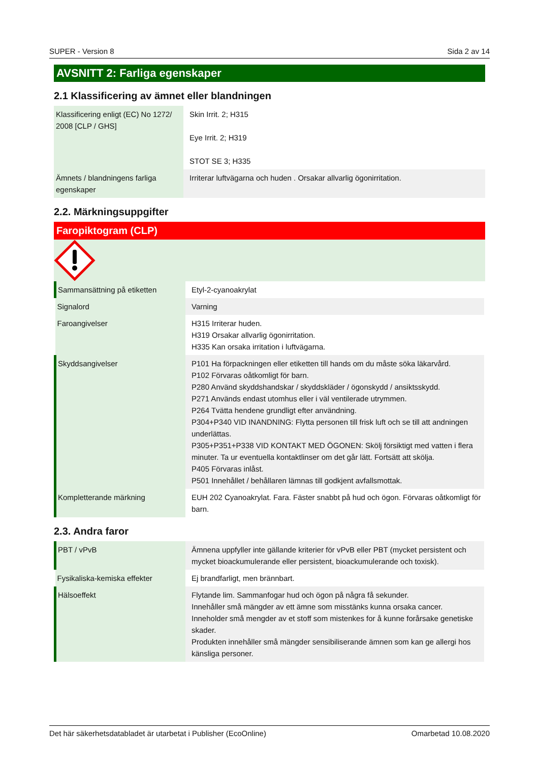SUPER - Version 8 Sida 2 av 14
AVSNITT 2: Farliga egenskaper
2.1 Klassificering av ämnet eller blandningen
| Klassificering enligt (EC) No 1272/ 2008 [CLP / GHS] | Skin Irrit. 2; H315 Eye Irrit. 2; H319 STOT SE 3; H335 |
| Ämnets / blandningens farliga egenskaper | Irriterar luftvägarna och huden . Orsakar allvarlig ögonirritation. |
2.2. Märkningsuppgifter
Faropiktogram (CLP)
| Sammansättning på etiketten | Etyl-2-cyanoakrylat |
| Signalord | Varning |
| Faroangivelser | H315 Irriterar huden. H319 Orsakar allvarlig ögonirritation. H335 Kan orsaka irritation i luftvägarna. |
| Skyddsangivelser | P101 Ha förpackningen eller etiketten till hands om du måste söka läkarvård. P102 Förvaras oåtkomligt för barn. P280 Använd skyddshandskar / skyddskläder / ögonskydd / ansiktsskydd. P271 Används endast utomhus eller i väl ventilerade utrymmen. P264 Tvätta hendene grundligt efter användning. P304+P340 VID INANDNING: Flytta personen till frisk luft och se till att andningen underlättas. P305+P351+P338 VID KONTAKT MED ÖGONEN: Skölj försiktigt med vatten i flera minuter. Ta ur eventuella kontaktlinser om det går lätt. Fortsätt att skölja. P405 Förvaras inlåst. P501 Innehållet / behållaren lämnas till godkjent avfallsmottak. |
| Kompletterande märkning | EUH 202 Cyanoakrylat. Fara. Fäster snabbt på hud och ögon. Förvaras oåtkomligt för barn. |
2.3. Andra faror
| PBT / vPvB | Ämnena uppfyller inte gällande kriterier för vPvB eller PBT (mycket persistent och mycket bioackumulerande eller persistent, bioackumulerande och toxisk). |
| Fysikaliska-kemiska effekter | Ej brandfarligt, men brännbart. |
| Hälsoeffekt | Flytande lim. Sammanfogar hud och ögon på några få sekunder. Innehåller små mängder av ett ämne som misstänks kunna orsaka cancer. Inneholder små mengder av et stoff som mistenkes for å kunne forårsake genetiske skader. Produkten innehåller små mängder sensibiliserande ämnen som kan ge allergi hos känsliga personer. |
Det här säkerhetsdatabladet är utarbetat i Publisher (EcoOnline) Omarbetad 10.08.2020